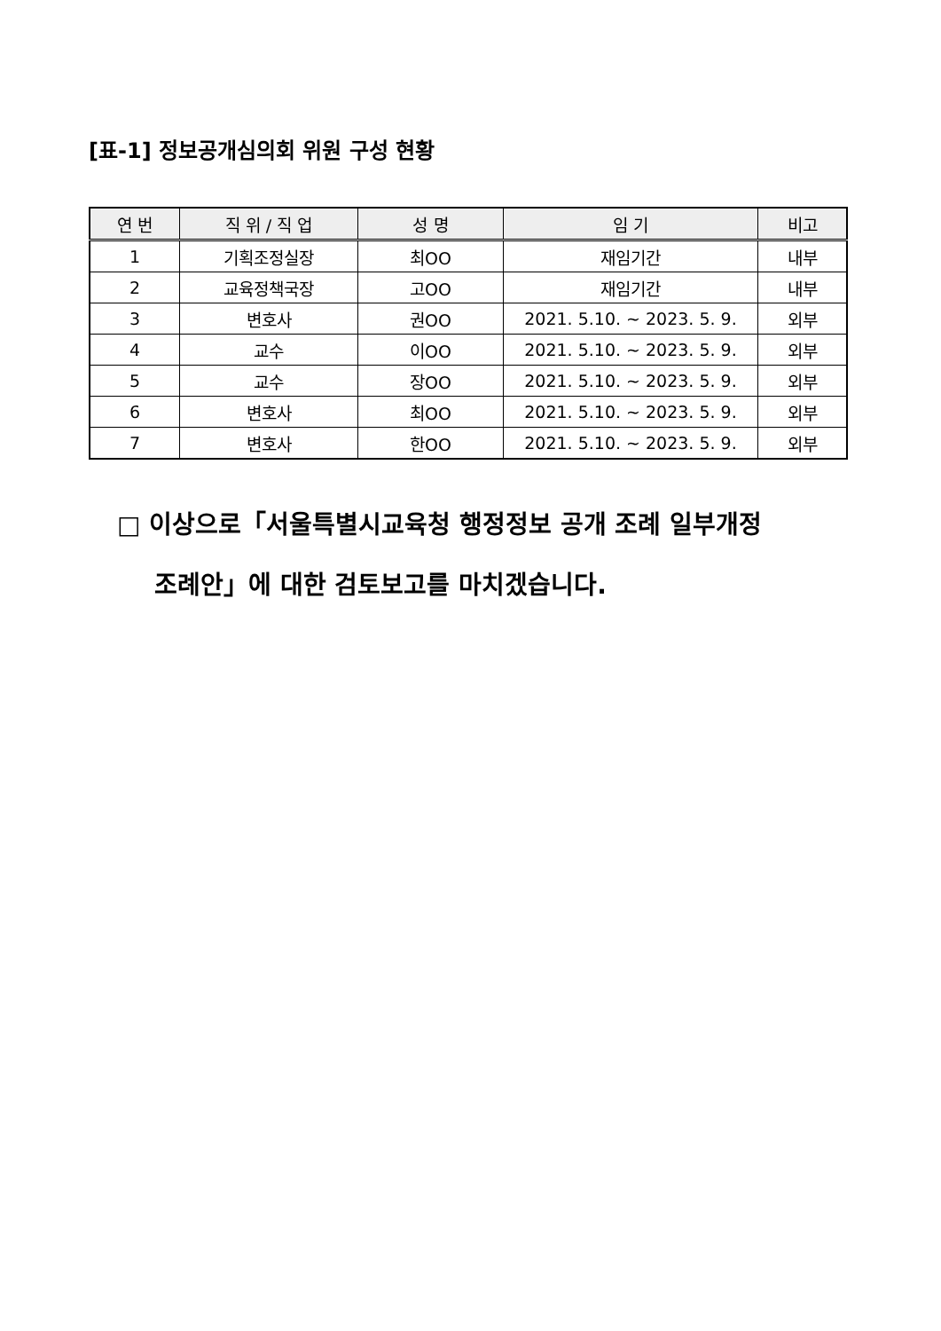[표-1] 정보공개심의회 위원 구성 현황
| 연 번 | 직 위 / 직 업 | 성 명 | 임 기 | 비고 |
| --- | --- | --- | --- | --- |
| 1 | 기획조정실장 | 최OO | 재임기간 | 내부 |
| 2 | 교육정책국장 | 고OO | 재임기간 | 내부 |
| 3 | 변호사 | 권OO | 2021. 5.10. ~ 2023. 5. 9. | 외부 |
| 4 | 교수 | 이OO | 2021. 5.10. ~ 2023. 5. 9. | 외부 |
| 5 | 교수 | 장OO | 2021. 5.10. ~ 2023. 5. 9. | 외부 |
| 6 | 변호사 | 최OO | 2021. 5.10. ~ 2023. 5. 9. | 외부 |
| 7 | 변호사 | 한OO | 2021. 5.10. ~ 2023. 5. 9. | 외부 |
□ 이상으로「서울특별시교육청 행정정보 공개 조례 일부개정
조례안」에 대한 검토보고를 마치겠습니다.